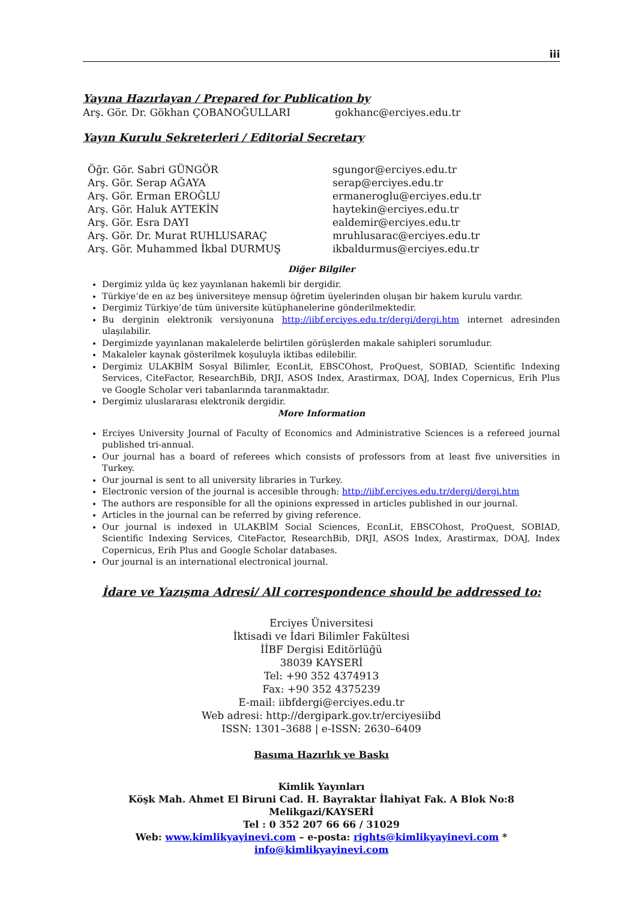iii
Yayına Hazırlayan / Prepared for Publication by
Arş. Gör. Dr. Gökhan ÇOBANOĞULLARI gokhanc@erciyes.edu.tr
Yayın Kurulu Sekreterleri / Editorial Secretary
Öğr. Gör. Sabri GÜNGÖR sgungor@erciyes.edu.tr
Arş. Gör. Serap AĞAYA serap@erciyes.edu.tr
Arş. Gör. Erman EROĞLU ermaneroglu@erciyes.edu.tr
Arş. Gör. Haluk AYTEKİN haytekin@erciyes.edu.tr
Arş. Gör. Esra DAYI ealdemir@erciyes.edu.tr
Arş. Gör. Dr. Murat RUHLUSARAÇ mruhlusarac@erciyes.edu.tr
Arş. Gör. Muhammed İkbal DURMUŞ ikbaldurmus@erciyes.edu.tr
Diğer Bilgiler
Dergimiz yılda üç kez yayınlanan hakemli bir dergidir.
Türkiye’de en az beş üniversiteye mensup öğretim üyelerinden oluşan bir hakem kurulu vardır.
Dergimiz Türkiye’de tüm üniversite kütüphanelerine gönderilmektedir.
Bu derginin elektronik versiyonuna http://iibf.erciyes.edu.tr/dergi/dergi.htm internet adresinden ulaşılabilir.
Dergimizde yayınlanan makalelerde belirtilen görüşlerden makale sahipleri sorumludur.
Makaleler kaynak gösterilmek koşuluyla iktibas edilebilir.
Dergimiz ULAKBİM Sosyal Bilimler, EconLit, EBSCOhost, ProQuest, SOBIAD, Scientific Indexing Services, CiteFactor, ResearchBib, DRJI, ASOS Index, Arastirmax, DOAJ, Index Copernicus, Erih Plus ve Google Scholar veri tabanlarında taranmaktadır.
Dergimiz uluslararası elektronik dergidir.
More Information
Erciyes University Journal of Faculty of Economics and Administrative Sciences is a refereed journal published tri-annual.
Our journal has a board of referees which consists of professors from at least five universities in Turkey.
Our journal is sent to all university libraries in Turkey.
Electronic version of the journal is accesible through: http://iibf.erciyes.edu.tr/dergi/dergi.htm
The authors are responsible for all the opinions expressed in articles published in our journal.
Articles in the journal can be referred by giving reference.
Our journal is indexed in ULAKBİM Social Sciences, EconLit, EBSCOhost, ProQuest, SOBIAD, Scientific Indexing Services, CiteFactor, ResearchBib, DRJI, ASOS Index, Arastirmax, DOAJ, Index Copernicus, Erih Plus and Google Scholar databases.
Our journal is an international electronical journal.
İdare ve Yazışma Adresi/ All correspondence should be addressed to:
Erciyes Üniversitesi
İktisadi ve İdari Bilimler Fakültesi
İİBF Dergisi Editörlüğü
38039 KAYSERİ
Tel: +90 352 4374913
Fax: +90 352 4375239
E-mail: iibfdergi@erciyes.edu.tr
Web adresi: http://dergipark.gov.tr/erciyesiibd
ISSN: 1301–3688 | e-ISSN: 2630–6409
Basıma Hazırlık ve Baskı
Kimlik Yayınları
Köşk Mah. Ahmet El Biruni Cad. H. Bayraktar İlahiyat Fak. A Blok No:8 Melikgazi/KAYSERİ
Tel : 0 352 207 66 66 / 31029
Web: www.kimlikyayinevi.com – e-posta: rights@kimlikyayinevi.com * info@kimlikyayinevi.com